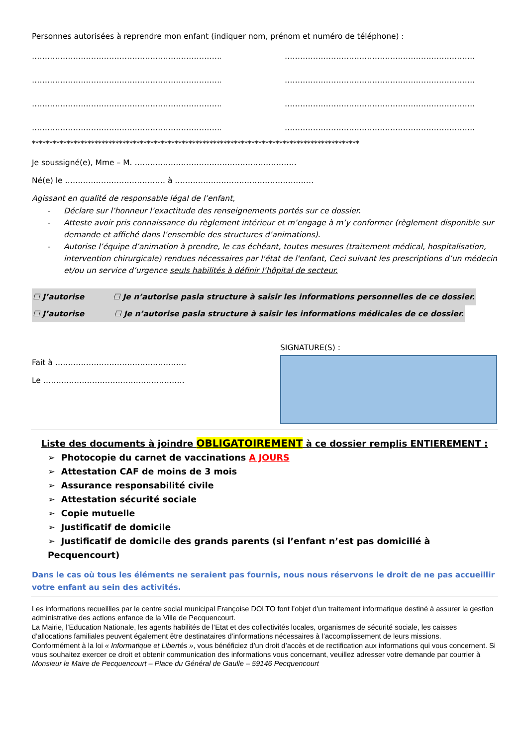Personnes autorisées à reprendre mon enfant (indiquer nom, prénom et numéro de téléphone) :
………………………………………………………………………… …………………………………………………………………………
………………………………………………………………………… …………………………………………………………………………
………………………………………………………………………… …………………………………………………………………………
………………………………………………………………………… …………………………………………………………………………
**********************************************************************************************
Je soussigné(e), Mme – M. ………………………………………………………
Né(e) le ………………………………… à ………………………………………………
Agissant en qualité de responsable légal de l’enfant,
- Déclare sur l’honneur l’exactitude des renseignements portés sur ce dossier.
- Atteste avoir pris connaissance du règlement intérieur et m’engage à m’y conformer (règlement disponible sur demande et affiché dans l’ensemble des structures d’animations).
- Autorise l’équipe d’animation à prendre, le cas échéant, toutes mesures (traitement médical, hospitalisation, intervention chirurgicale) rendues nécessaires par l'état de l'enfant, Ceci suivant les prescriptions d’un médecin et/ou un service d’urgence seuls habilités à définir l’hôpital de secteur.
☐ J’autorise ☐ Je n’autorise pas la structure à saisir les informations personnelles de ce dossier.
☐ J’autorise ☐ Je n’autorise pas la structure à saisir les informations médicales de ce dossier.
Fait à ……………………………………………
Le ……………………………………………….
SIGNATURE(S) :
Liste des documents à joindre OBLIGATOIREMENT à ce dossier remplis ENTIEREMENT :
➢ Photocopie du carnet de vaccinations A JOURS
➢ Attestation CAF de moins de 3 mois
➢ Assurance responsabilité civile
➢ Attestation sécurité sociale
➢ Copie mutuelle
➢ Justificatif de domicile
➢ Justificatif de domicile des grands parents (si l’enfant n’est pas domicilié à Pecquencourt)
Dans le cas où tous les éléments ne seraient pas fournis, nous nous réservons le droit de ne pas accueillir votre enfant au sein des activités.
Les informations recueillies par le centre social municipal Françoise DOLTO font l’objet d’un traitement informatique destiné à assurer la gestion administrative des actions enfance de la Ville de Pecquencourt.
La Mairie, l’Education Nationale, les agents habilités de l’Etat et des collectivités locales, organismes de sécurité sociale, les caisses d’allocations familiales peuvent également être destinataires d’informations nécessaires à l’accomplissement de leurs missions.
Conformément à la loi « Informatique et Libertés », vous bénéficiez d’un droit d’accès et de rectification aux informations qui vous concernent. Si vous souhaitez exercer ce droit et obtenir communication des informations vous concernant, veuillez adresser votre demande par courrier à Monsieur le Maire de Pecquencourt – Place du Général de Gaulle – 59146 Pecquencourt